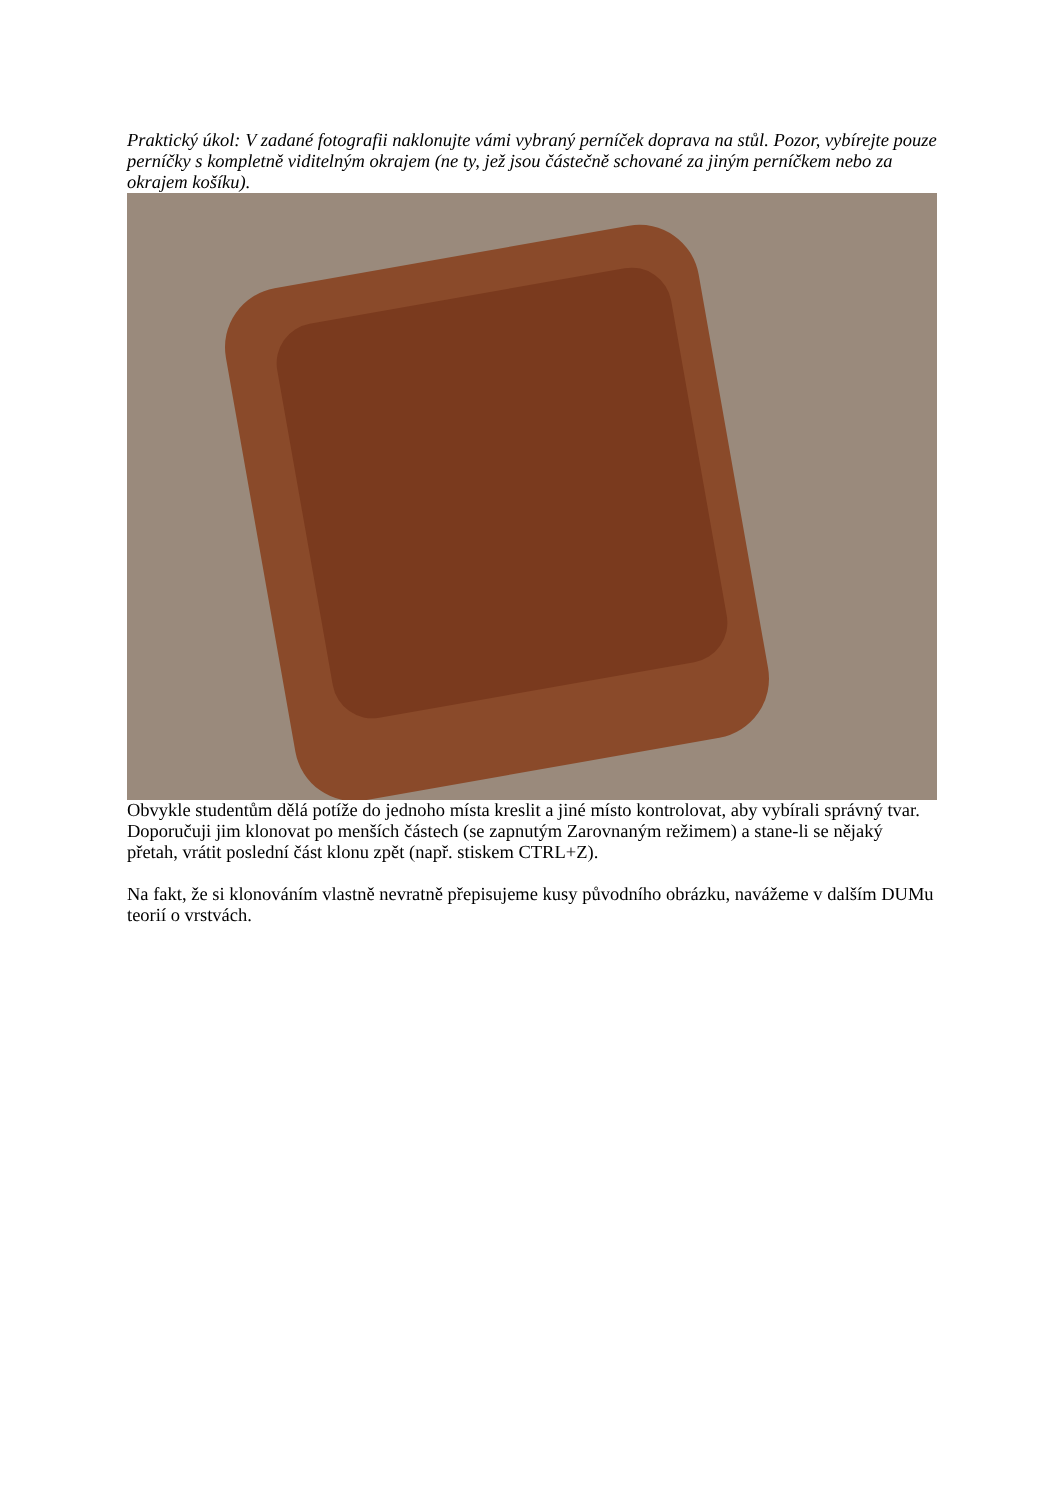Praktický úkol: V zadané fotografii naklonujte vámi vybraný perníček doprava na stůl. Pozor, vybírejte pouze perníčky s kompletně viditelným okrajem (ne ty, jež jsou částečně schované za jiným perníčkem nebo za okrajem košíku).
Obvykle studentům dělá potíže do jednoho místa kreslit a jiné místo kontrolovat, aby vybírali správný tvar. Doporučuji jim klonovat po menších částech (se zapnutým Zarovnaným režimem) a stane-li se nějaký přetah, vrátit poslední část klonu zpět (např. stiskem CTRL+Z).
Na fakt, že si klonováním vlastně nevratně přepisujeme kusy původního obrázku, navážeme v dalším DUMu teorií o vrstvách.